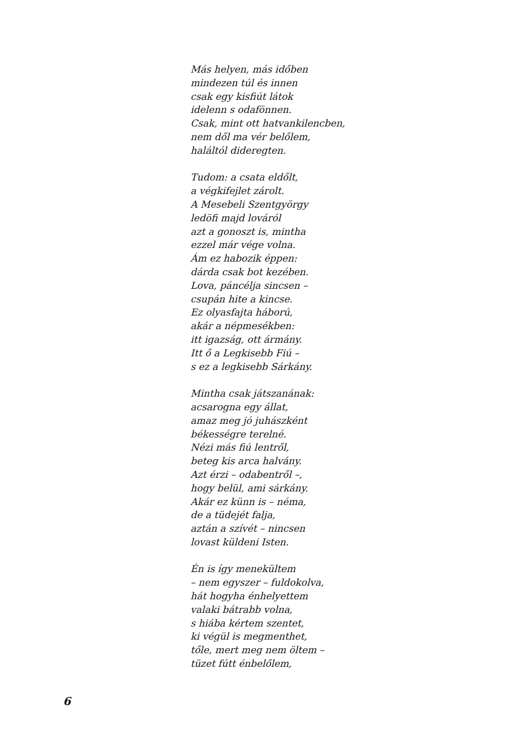Más helyen, más időben
mindezen túl és innen
csak egy kisfiút látok
idelenn s odafönnen.
Csak, mint ott hatvankilencben,
nem dől ma vér belőlem,
haláltól dideregten.
Tudom: a csata eldőlt,
a végkifejlet zárolt.
A Mesebeli Szentgyörgy
ledöfi majd lováról
azt a gonoszt is, mintha
ezzel már vége volna.
Ám ez habozik éppen:
dárda csak bot kezében.
Lova, páncélja sincsen –
csupán hite a kincse.
Ez olyasfajta háború,
akár a népmesékben:
itt igazság, ott ármány.
Itt ő a Legkisebb Fiú –
s ez a legkisebb Sárkány.
Mintha csak játszanának:
acsarogna egy állat,
amaz meg jó juhászként
békességre terelné.
Nézi más fiú lentről,
beteg kis arca halvány.
Azt érzi – odabentről –,
hogy belül, ami sárkány.
Akár ez künn is – néma,
de a tüdejét falja,
aztán a szívét – nincsen
lovast küldeni Isten.
Én is így menekültem
– nem egyszer – fuldokolva,
hát hogyha énhelyettem
valaki bátrabb volna,
s hiába kértem szentet,
ki végül is megmenthet,
tőle, mert meg nem öltem –
tüzet fútt énbelőlem,
6